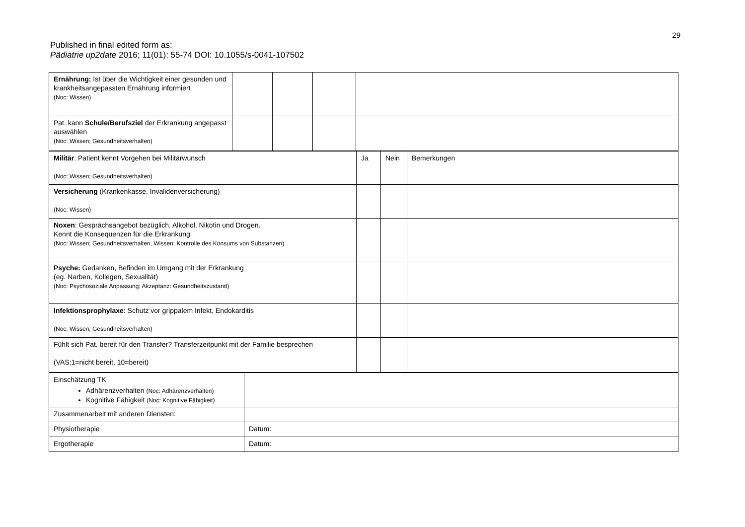29
Published in final edited form as:
Pädiatrie up2date 2016; 11(01): 55-74 DOI: 10.1055/s-0041-107502
| Ernährung: Ist über die Wichtigkeit einer gesunden und krankheitsangepassten Ernährung informiert (Noc: Wissen) | | | | | |
| Pat. kann Schule/Berufsziel der Erkrankung angepasst auswählen (Noc: Wissen; Gesundheitsverhalten) | | | | | |
| Militär : Patient kennt Vorgehen bei Militärwunsch (Noc: Wissen; Gesundheitsverhalten) | Ja | Nein | Bemerkungen |
| Versicherung (Krankenkasse, Invalidenversicherung) (Noc: Wissen) | | | |
| Noxen : Gesprächsangebot bezüglich, Alkohol, Nikotin und Drogen. Kennt die Konsequenzen für die Erkrankung (Noc: Wissen; Gesundheitsverhalten, Wissen; Kontrolle des Konsums von Substanzen) | | | |
| Psyche: Gedanken, Befinden im Umgang mit der Erkrankung (eg. Narben, Kollegen, Sexualität) (Noc: Psychosoziale Anpassung; Akzeptanz: Gesundheitszustand) | | | |
| Infektionsprophylaxe : Schutz vor grippalem Infekt, Endokarditis (Noc: Wissen; Gesundheitsverhalten) | | | |
| Fühlt sich Pat. bereit für den Transfer? Transferzeitpunkt mit der Familie besprechen (VAS:1=nicht bereit, 10=bereit) | | | |
| Einschätzung TK Adhärenzverhalten (Noc: Adhärenzverhalten) Kognitive Fähigkeit (Noc: Kognitive Fähigkeit) | |
| Zusammenarbeit mit anderen Diensten: | |
| Physiotherapie | Datum: |
| Ergotherapie | Datum: |